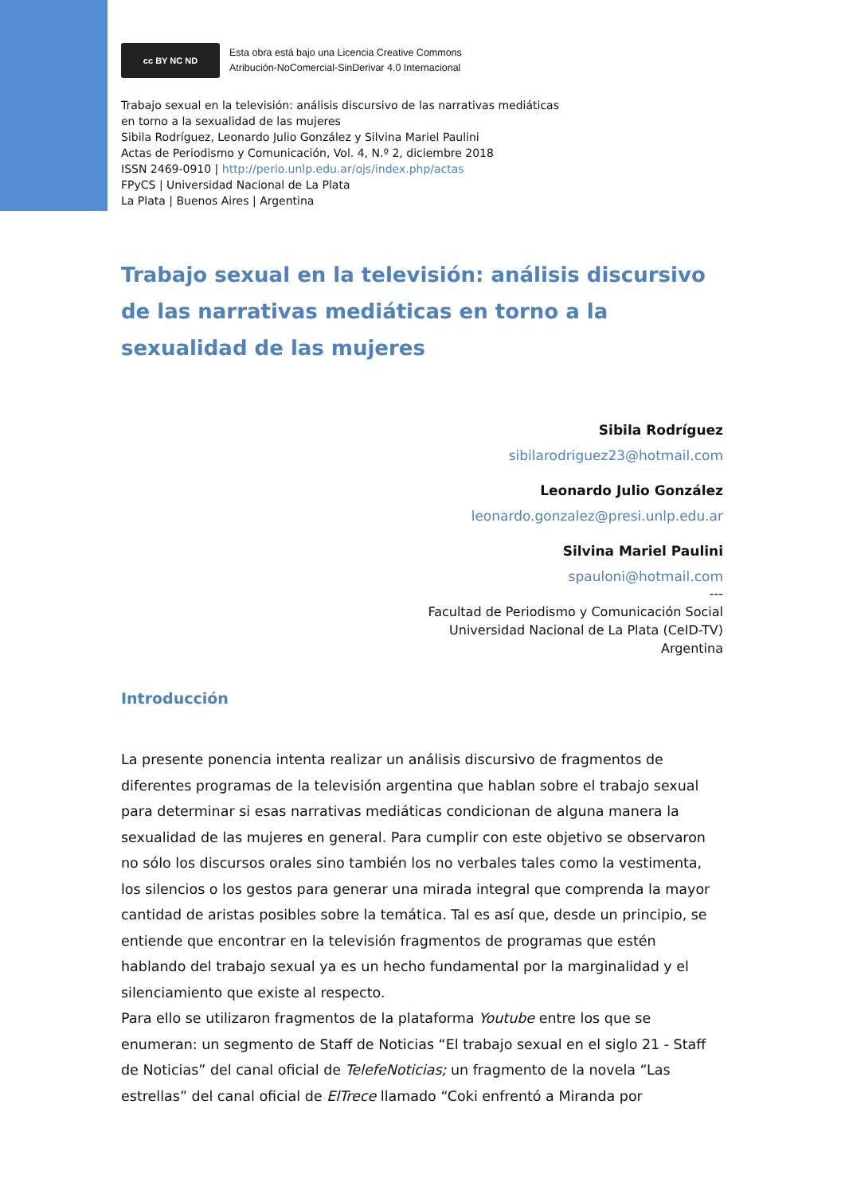cc BY NC ND
Esta obra está bajo una Licencia Creative Commons
Atribución-NoComercial-SinDerivar 4.0 Internacional
Trabajo sexual en la televisión: análisis discursivo de las narrativas mediáticas
en torno a la sexualidad de las mujeres
Sibila Rodríguez, Leonardo Julio González y Silvina Mariel Paulini
Actas de Periodismo y Comunicación, Vol. 4, N.º 2, diciembre 2018
ISSN 2469-0910 | http://perio.unlp.edu.ar/ojs/index.php/actas
FPyCS | Universidad Nacional de La Plata
La Plata | Buenos Aires | Argentina
Trabajo sexual en la televisión: análisis discursivo de las narrativas mediáticas en torno a la sexualidad de las mujeres
Sibila Rodríguez
sibilarodriguez23@hotmail.com
Leonardo Julio González
leonardo.gonzalez@presi.unlp.edu.ar
Silvina Mariel Paulini
spauloni@hotmail.com
---
Facultad de Periodismo y Comunicación Social
Universidad Nacional de La Plata (CeID-TV)
Argentina
Introducción
La presente ponencia intenta realizar un análisis discursivo de fragmentos de diferentes programas de la televisión argentina que hablan sobre el trabajo sexual para determinar si esas narrativas mediáticas condicionan de alguna manera la sexualidad de las mujeres en general. Para cumplir con este objetivo se observaron no sólo los discursos orales sino también los no verbales tales como la vestimenta, los silencios o los gestos para generar una mirada integral que comprenda la mayor cantidad de aristas posibles sobre la temática. Tal es así que, desde un principio, se entiende que encontrar en la televisión fragmentos de programas que estén hablando del trabajo sexual ya es un hecho fundamental por la marginalidad y el silenciamiento que existe al respecto.
Para ello se utilizaron fragmentos de la plataforma Youtube entre los que se enumeran: un segmento de Staff de Noticias “El trabajo sexual en el siglo 21 - Staff de Noticias” del canal oficial de TelefeNoticias; un fragmento de la novela “Las estrellas” del canal oficial de ElTrece llamado “Coki enfrentó a Miranda por